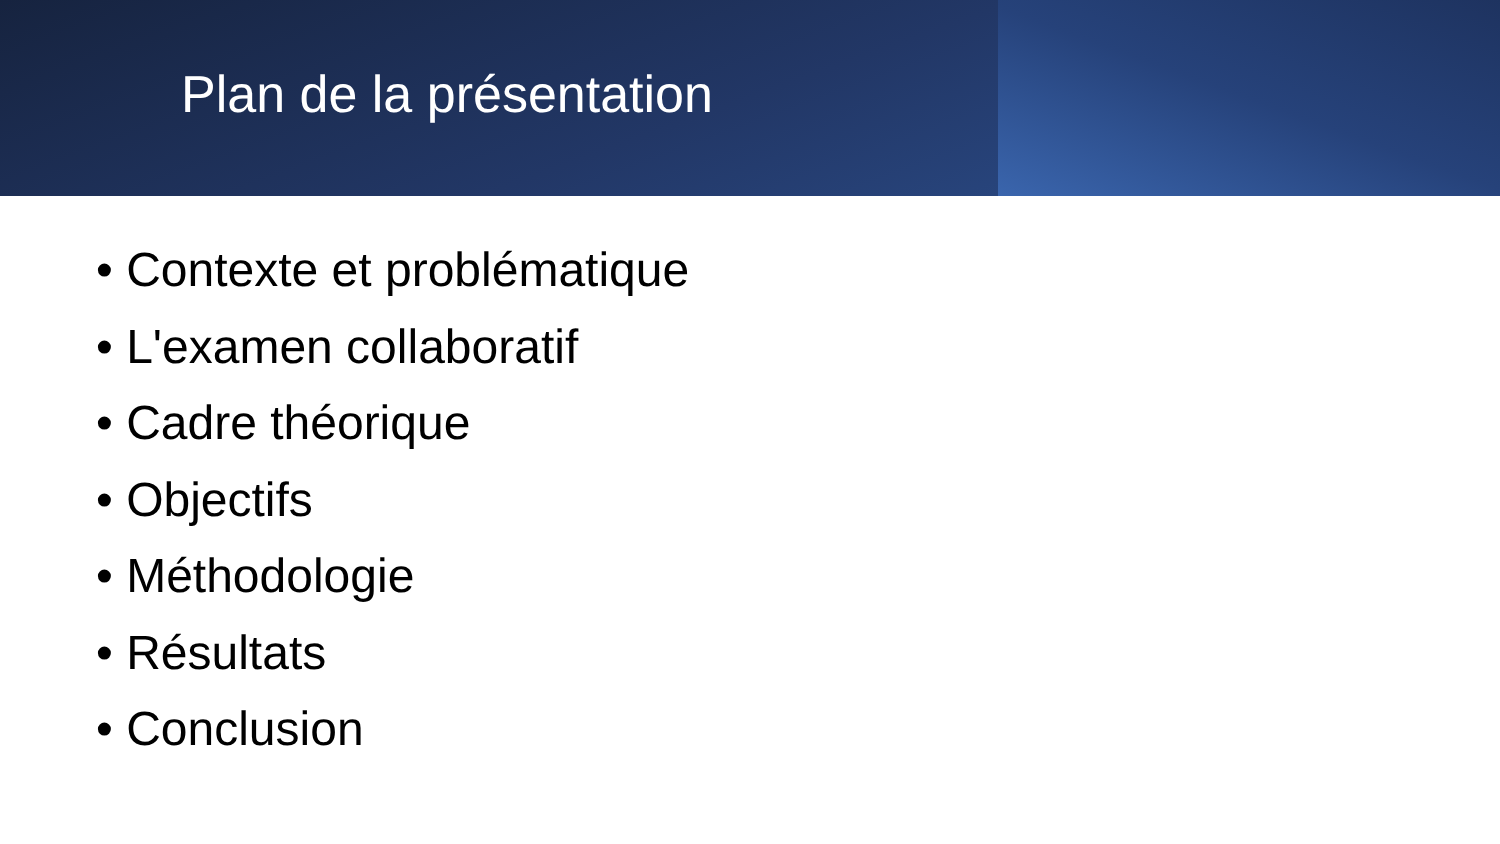Plan de la présentation
• Contexte et problématique
• L'examen collaboratif
• Cadre théorique
• Objectifs
• Méthodologie
• Résultats
• Conclusion